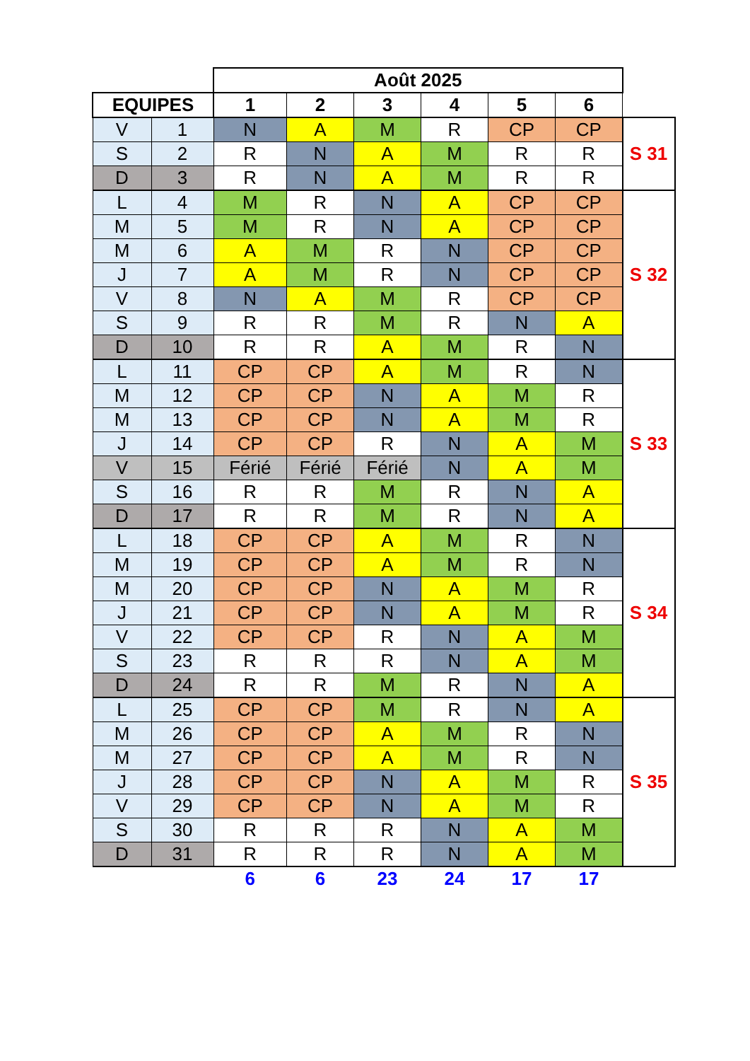| | | Août 2025 | | | | | | |
| --- | --- | --- | --- | --- | --- | --- | --- | --- |
| EQUIPES | | 1 | 2 | 3 | 4 | 5 | 6 | |
| V | 1 | N | A | M | R | CP | CP | S 31 |
| S | 2 | R | N | A | M | R | R | |
| D | 3 | R | N | A | M | R | R | |
| L | 4 | M | R | N | A | CP | CP | S 32 |
| M | 5 | M | R | N | A | CP | CP | |
| M | 6 | A | M | R | N | CP | CP | |
| J | 7 | A | M | R | N | CP | CP | |
| V | 8 | N | A | M | R | CP | CP | |
| S | 9 | R | R | M | R | N | A | |
| D | 10 | R | R | A | M | R | N | |
| L | 11 | CP | CP | A | M | R | N | S 33 |
| M | 12 | CP | CP | N | A | M | R | |
| M | 13 | CP | CP | N | A | M | R | |
| J | 14 | CP | CP | R | N | A | M | |
| V | 15 | Férié | Férié | Férié | N | A | M | |
| S | 16 | R | R | M | R | N | A | |
| D | 17 | R | R | M | R | N | A | |
| L | 18 | CP | CP | A | M | R | N | S 34 |
| M | 19 | CP | CP | A | M | R | N | |
| M | 20 | CP | CP | N | A | M | R | |
| J | 21 | CP | CP | N | A | M | R | |
| V | 22 | CP | CP | R | N | A | M | |
| S | 23 | R | R | R | N | A | M | |
| D | 24 | R | R | M | R | N | A | |
| L | 25 | CP | CP | M | R | N | A | S 35 |
| M | 26 | CP | CP | A | M | R | N | |
| M | 27 | CP | CP | A | M | R | N | |
| J | 28 | CP | CP | N | A | M | R | |
| V | 29 | CP | CP | N | A | M | R | |
| S | 30 | R | R | R | N | A | M | |
| D | 31 | R | R | R | N | A | M | |
| | | 6 | 6 | 23 | 24 | 17 | 17 | |